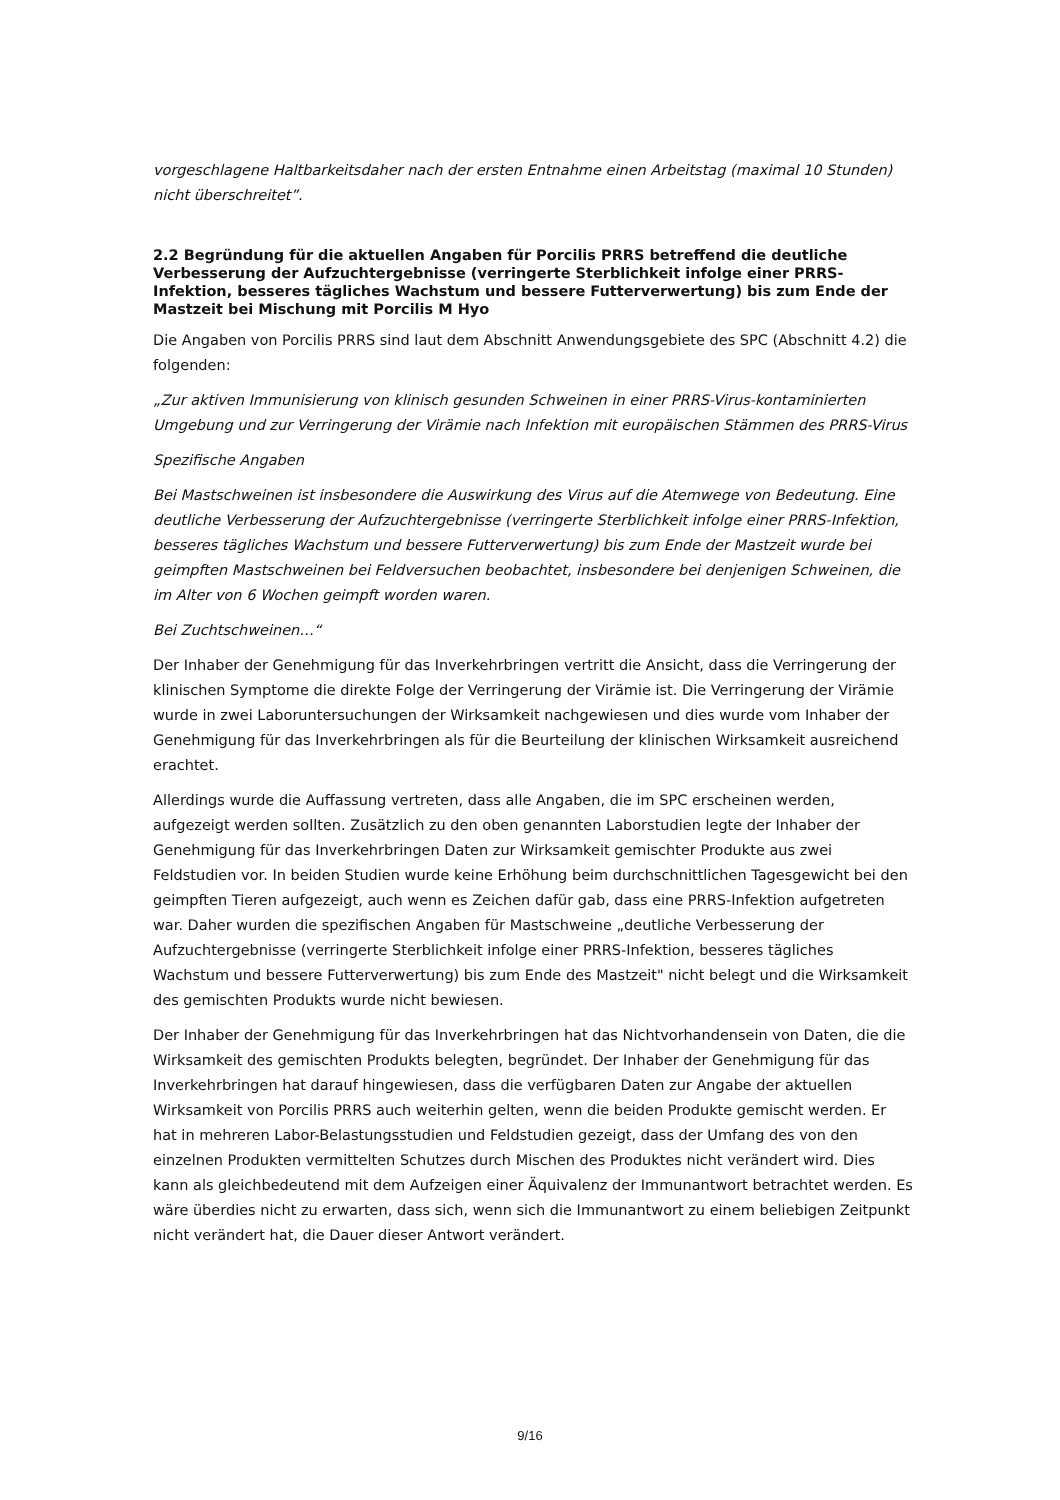vorgeschlagene Haltbarkeitsdaher nach der ersten Entnahme einen Arbeitstag (maximal 10 Stunden) nicht überschreitet”.
2.2 Begründung für die aktuellen Angaben für Porcilis PRRS betreffend die deutliche Verbesserung der Aufzuchtergebnisse (verringerte Sterblichkeit infolge einer PRRS-Infektion, besseres tägliches Wachstum und bessere Futterverwertung) bis zum Ende der Mastzeit bei Mischung mit Porcilis M Hyo
Die Angaben von Porcilis PRRS sind laut dem Abschnitt Anwendungsgebiete des SPC (Abschnitt 4.2) die folgenden:
„Zur aktiven Immunisierung von klinisch gesunden Schweinen in einer PRRS-Virus-kontaminierten Umgebung und zur Verringerung der Virämie nach Infektion mit europäischen Stämmen des PRRS-Virus
Spezifische Angaben
Bei Mastschweinen ist insbesondere die Auswirkung des Virus auf die Atemwege von Bedeutung. Eine deutliche Verbesserung der Aufzuchtergebnisse (verringerte Sterblichkeit infolge einer PRRS-Infektion, besseres tägliches Wachstum und bessere Futterverwertung) bis zum Ende der Mastzeit wurde bei geimpften Mastschweinen bei Feldversuchen beobachtet, insbesondere bei denjenigen Schweinen, die im Alter von 6 Wochen geimpft worden waren.
Bei Zuchtschweinen…“
Der Inhaber der Genehmigung für das Inverkehrbringen vertritt die Ansicht, dass die Verringerung der klinischen Symptome die direkte Folge der Verringerung der Virämie ist. Die Verringerung der Virämie wurde in zwei Laboruntersuchungen der Wirksamkeit nachgewiesen und dies wurde vom Inhaber der Genehmigung für das Inverkehrbringen als für die Beurteilung der klinischen Wirksamkeit ausreichend erachtet.
Allerdings wurde die Auffassung vertreten, dass alle Angaben, die im SPC erscheinen werden, aufgezeigt werden sollten. Zusätzlich zu den oben genannten Laborstudien legte der Inhaber der Genehmigung für das Inverkehrbringen Daten zur Wirksamkeit gemischter Produkte aus zwei Feldstudien vor. In beiden Studien wurde keine Erhöhung beim durchschnittlichen Tagesgewicht bei den geimpften Tieren aufgezeigt, auch wenn es Zeichen dafür gab, dass eine PRRS-Infektion aufgetreten war. Daher wurden die spezifischen Angaben für Mastschweine „deutliche Verbesserung der Aufzuchtergebnisse (verringerte Sterblichkeit infolge einer PRRS-Infektion, besseres tägliches Wachstum und bessere Futterverwertung) bis zum Ende des Mastzeit" nicht belegt und die Wirksamkeit des gemischten Produkts wurde nicht bewiesen.
Der Inhaber der Genehmigung für das Inverkehrbringen hat das Nichtvorhandensein von Daten, die die Wirksamkeit des gemischten Produkts belegten, begründet. Der Inhaber der Genehmigung für das Inverkehrbringen hat darauf hingewiesen, dass die verfügbaren Daten zur Angabe der aktuellen Wirksamkeit von Porcilis PRRS auch weiterhin gelten, wenn die beiden Produkte gemischt werden. Er hat in mehreren Labor-Belastungsstudien und Feldstudien gezeigt, dass der Umfang des von den einzelnen Produkten vermittelten Schutzes durch Mischen des Produktes nicht verändert wird. Dies kann als gleichbedeutend mit dem Aufzeigen einer Äquivalenz der Immunantwort betrachtet werden. Es wäre überdies nicht zu erwarten, dass sich, wenn sich die Immunantwort zu einem beliebigen Zeitpunkt nicht verändert hat, die Dauer dieser Antwort verändert.
9/16